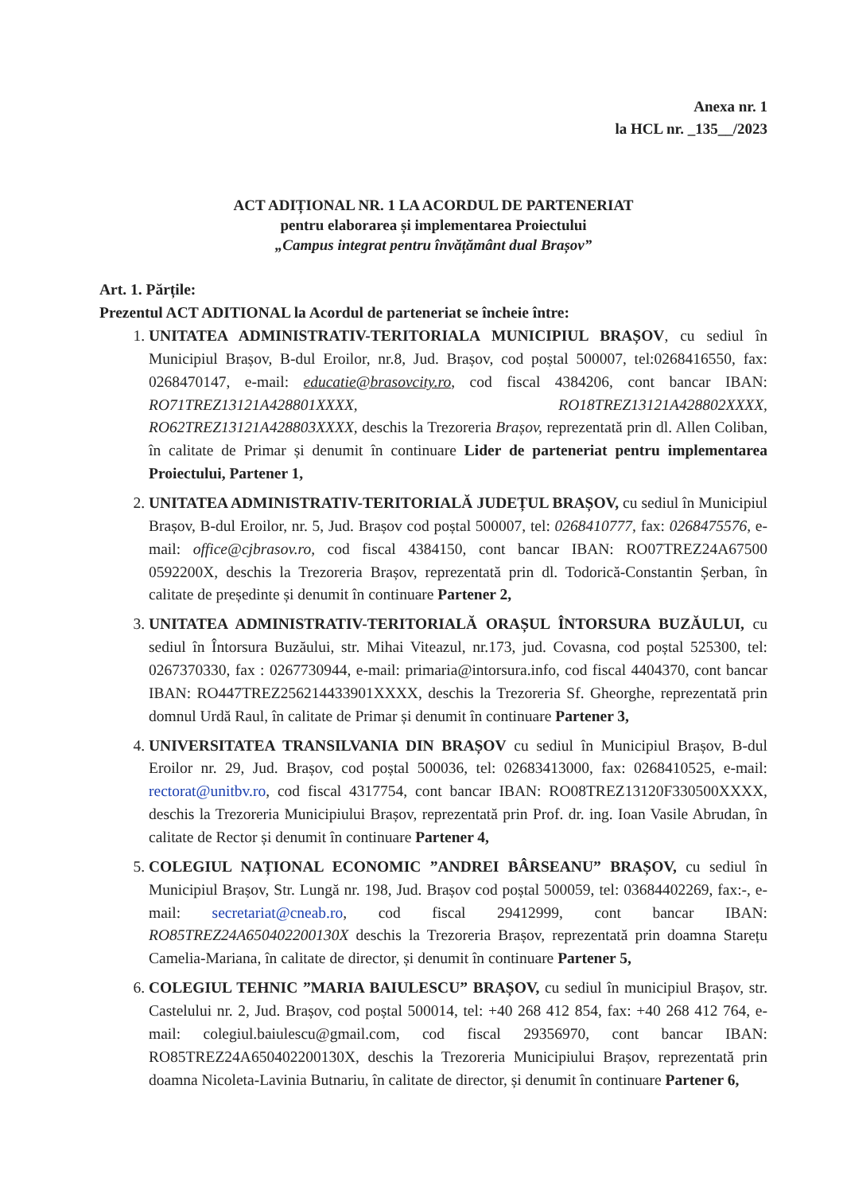Anexa nr. 1
la HCL nr. _135__/2023
ACT ADIȚIONAL NR. 1 LA ACORDUL DE PARTENERIAT
pentru elaborarea și implementarea Proiectului
„Campus integrat pentru învățământ dual Brașov”
Art. 1. Părțile:
Prezentul ACT ADITIONAL la Acordul de parteneriat se încheie între:
1. UNITATEA ADMINISTRATIV-TERITORIALA MUNICIPIUL BRAȘOV, cu sediul în Municipiul Brașov, B-dul Eroilor, nr.8, Jud. Brașov, cod poștal 500007, tel:0268416550, fax: 0268470147, e-mail: educatie@brasovcity.ro, cod fiscal 4384206, cont bancar IBAN: RO71TREZ13121A428801XXXX, RO18TREZ13121A428802XXXX, RO62TREZ13121A428803XXXX, deschis la Trezoreria Brașov, reprezentată prin dl. Allen Coliban, în calitate de Primar și denumit în continuare Lider de parteneriat pentru implementarea Proiectului, Partener 1,
2. UNITATEA ADMINISTRATIV-TERITORIALĂ JUDEȚUL BRAȘOV, cu sediul în Municipiul Brașov, B-dul Eroilor, nr. 5, Jud. Brașov cod poștal 500007, tel: 0268410777, fax: 0268475576, e-mail: office@cjbrasov.ro, cod fiscal 4384150, cont bancar IBAN: RO07TREZ24A67500 0592200X, deschis la Trezoreria Brașov, reprezentată prin dl. Todorică-Constantin Șerban, în calitate de președinte și denumit în continuare Partener 2,
3. UNITATEA ADMINISTRATIV-TERITORIALĂ ORAȘUL ÎNTORSURA BUZĂULUI, cu sediul în Întorsura Buzăului, str. Mihai Viteazul, nr.173, jud. Covasna, cod poștal 525300, tel: 0267370330, fax : 0267730944, e-mail: primaria@intorsura.info, cod fiscal 4404370, cont bancar IBAN: RO447TREZ256214433901XXXX, deschis la Trezoreria Sf. Gheorghe, reprezentată prin domnul Urdă Raul, în calitate de Primar și denumit în continuare Partener 3,
4. UNIVERSITATEA TRANSILVANIA DIN BRAȘOV cu sediul în Municipiul Brașov, B-dul Eroilor nr. 29, Jud. Brașov, cod poștal 500036, tel: 02683413000, fax: 0268410525, e-mail: rectorat@unitbv.ro, cod fiscal 4317754, cont bancar IBAN: RO08TREZ13120F330500XXXX, deschis la Trezoreria Municipiului Brașov, reprezentată prin Prof. dr. ing. Ioan Vasile Abrudan, în calitate de Rector și denumit în continuare Partener 4,
5. COLEGIUL NAȚIONAL ECONOMIC ”ANDREI BÂRSEANU” BRAȘOV, cu sediul în Municipiul Brașov, Str. Lungă nr. 198, Jud. Brașov cod poștal 500059, tel: 03684402269, fax:-, e-mail: secretariat@cneab.ro, cod fiscal 29412999, cont bancar IBAN: RO85TREZ24A650402200130X deschis la Trezoreria Brașov, reprezentată prin doamna Starețu Camelia-Mariana, în calitate de director, și denumit în continuare Partener 5,
6. COLEGIUL TEHNIC ”MARIA BAIULESCU” BRAȘOV, cu sediul în municipiul Brașov, str. Castelului nr. 2, Jud. Brașov, cod poștal 500014, tel: +40 268 412 854, fax: +40 268 412 764, e-mail: colegiul.baiulescu@gmail.com, cod fiscal 29356970, cont bancar IBAN: RO85TREZ24A650402200130X, deschis la Trezoreria Municipiului Brașov, reprezentată prin doamna Nicoleta-Lavinia Butnariu, în calitate de director, și denumit în continuare Partener 6,